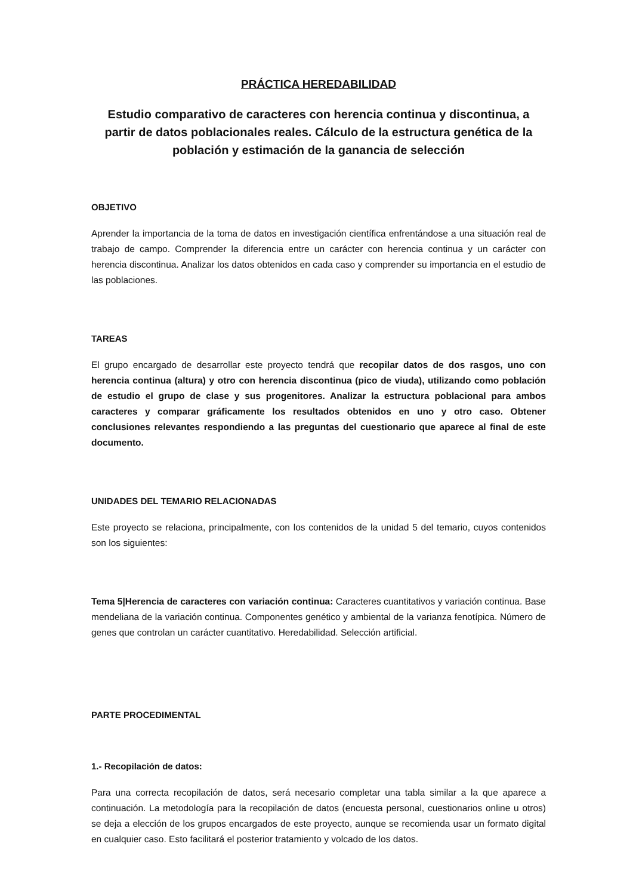PRÁCTICA HEREDABILIDAD
Estudio comparativo de caracteres con herencia continua y discontinua, a partir de datos poblacionales reales. Cálculo de la estructura genética de la población y estimación de la ganancia de selección
OBJETIVO
Aprender la importancia de la toma de datos en investigación científica enfrentándose a una situación real de trabajo de campo. Comprender la diferencia entre un carácter con herencia continua y un carácter con herencia discontinua. Analizar los datos obtenidos en cada caso y comprender su importancia en el estudio de las poblaciones.
TAREAS
El grupo encargado de desarrollar este proyecto tendrá que recopilar datos de dos rasgos, uno con herencia continua (altura) y otro con herencia discontinua (pico de viuda), utilizando como población de estudio el grupo de clase y sus progenitores. Analizar la estructura poblacional para ambos caracteres y comparar gráficamente los resultados obtenidos en uno y otro caso. Obtener conclusiones relevantes respondiendo a las preguntas del cuestionario que aparece al final de este documento.
UNIDADES DEL TEMARIO RELACIONADAS
Este proyecto se relaciona, principalmente, con los contenidos de la unidad 5 del temario, cuyos contenidos son los siguientes:
Tema 5|Herencia de caracteres con variación continua: Caracteres cuantitativos y variación continua. Base mendeliana de la variación continua. Componentes genético y ambiental de la varianza fenotípica. Número de genes que controlan un carácter cuantitativo. Heredabilidad. Selección artificial.
PARTE PROCEDIMENTAL
1.- Recopilación de datos:
Para una correcta recopilación de datos, será necesario completar una tabla similar a la que aparece a continuación. La metodología para la recopilación de datos (encuesta personal, cuestionarios online u otros) se deja a elección de los grupos encargados de este proyecto, aunque se recomienda usar un formato digital en cualquier caso. Esto facilitará el posterior tratamiento y volcado de los datos.